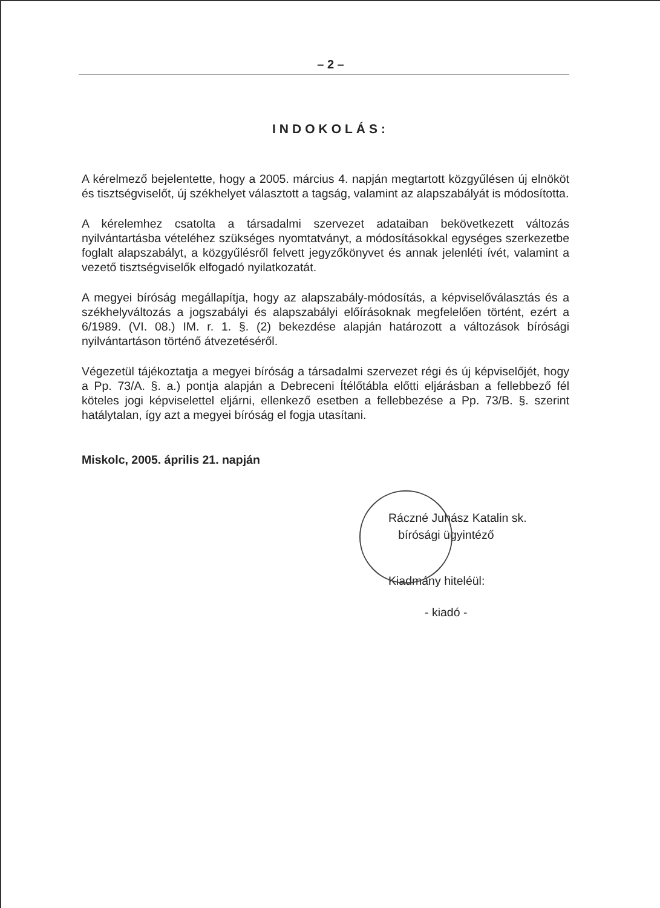– 2 –
INDOKOLÁS:
A kérelmező bejelentette, hogy a 2005. március 4. napján megtartott közgyűlésen új elnököt és tisztségviselőt, új székhelyet választott a tagság, valamint az alapszabályát is módosította.
A kérelemhez csatolta a társadalmi szervezet adataiban bekövetkezett változás nyilvántartásba vételéhez szükséges nyomtatványt, a módosításokkal egységes szerkezetbe foglalt alapszabályt, a közgyűlésről felvett jegyzőkönyvet és annak jelenléti ívét, valamint a vezető tisztségviselők elfogadó nyilatkozatát.
A megyei bíróság megállapítja, hogy az alapszabály-módosítás, a képviselőválasztás és a székhelyváltozás a jogszabályi és alapszabályi előírásoknak megfelelően történt, ezért a 6/1989. (VI. 08.) IM. r. 1. §. (2) bekezdése alapján határozott a változások bírósági nyilvántartáson történő átvezetéséről.
Végezetül tájékoztatja a megyei bíróság a társadalmi szervezet régi és új képviselőjét, hogy a Pp. 73/A. §. a.) pontja alapján a Debreceni Ítélőtábla előtti eljárásban a fellebbező fél köteles jogi képviselettel eljárni, ellenkező esetben a fellebbezése a Pp. 73/B. §. szerint hatálytalan, így azt a megyei bíróság el fogja utasítani.
Miskolc, 2005. április 21. napján
Ráczné Juhász Katalin sk.
bírósági ügyintéző
Kiadmány hiteléül:
- kiadó -